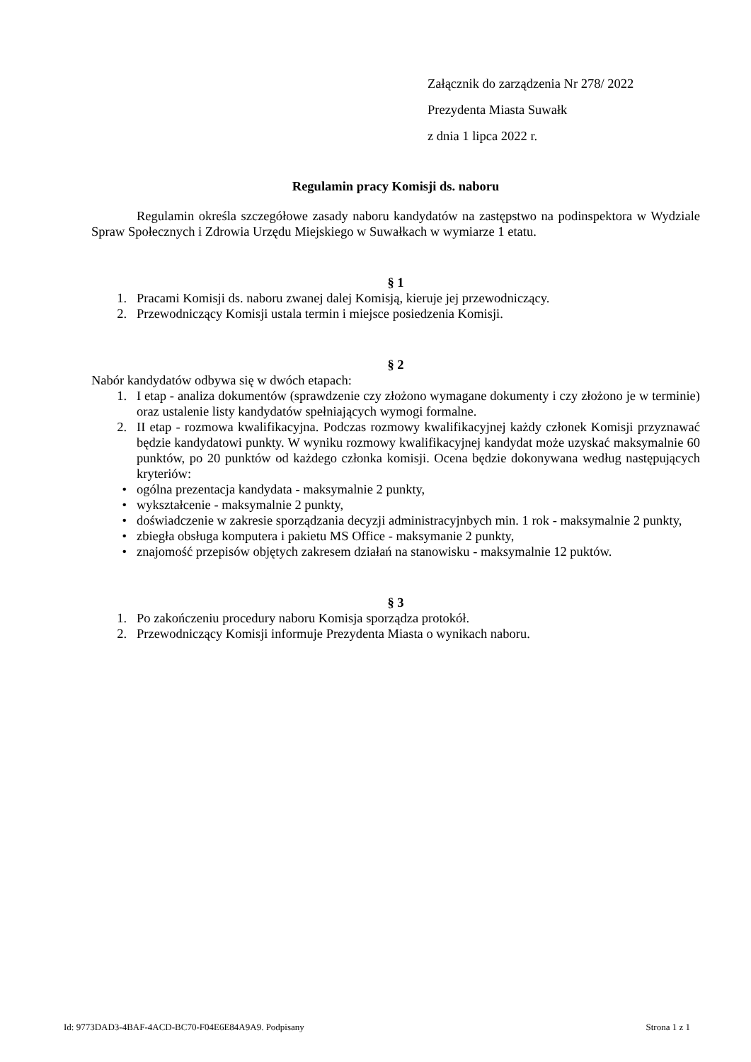Załącznik do zarządzenia Nr 278/ 2022
Prezydenta Miasta Suwałk
z dnia 1 lipca 2022 r.
Regulamin pracy Komisji ds. naboru
Regulamin określa szczegółowe zasady naboru kandydatów na zastępstwo na podinspektora w Wydziale Spraw Społecznych i Zdrowia Urzędu Miejskiego w Suwałkach w wymiarze 1 etatu.
§ 1
1. Pracami Komisji ds. naboru zwanej dalej Komisją, kieruje jej przewodniczący.
2. Przewodniczący Komisji ustala termin i miejsce posiedzenia Komisji.
§ 2
Nabór kandydatów odbywa się w dwóch etapach:
1. I etap - analiza dokumentów (sprawdzenie czy złożono wymagane dokumenty i czy złożono je w terminie) oraz ustalenie listy kandydatów spełniających wymogi formalne.
2. II etap - rozmowa kwalifikacyjna. Podczas rozmowy kwalifikacyjnej każdy członek Komisji przyznawać będzie kandydatowi punkty. W wyniku rozmowy kwalifikacyjnej kandydat może uzyskać maksymalnie 60 punktów, po 20 punktów od każdego członka komisji. Ocena będzie dokonywana według następujących kryteriów:
• ogólna prezentacja kandydata - maksymalnie 2 punkty,
• wykształcenie - maksymalnie 2 punkty,
• doświadczenie w zakresie sporządzania decyzji administracyjnbych min. 1 rok - maksymalnie 2 punkty,
• zbiegła obsługa komputera i pakietu MS Office - maksymanie 2 punkty,
• znajomość przepisów objętych zakresem działań na stanowisku - maksymalnie 12 puktów.
§ 3
1. Po zakończeniu procedury naboru Komisja sporządza protokół.
2. Przewodniczący Komisji informuje Prezydenta Miasta o wynikach naboru.
Id: 9773DAD3-4BAF-4ACD-BC70-F04E6E84A9A9. Podpisany Strona 1 z 1